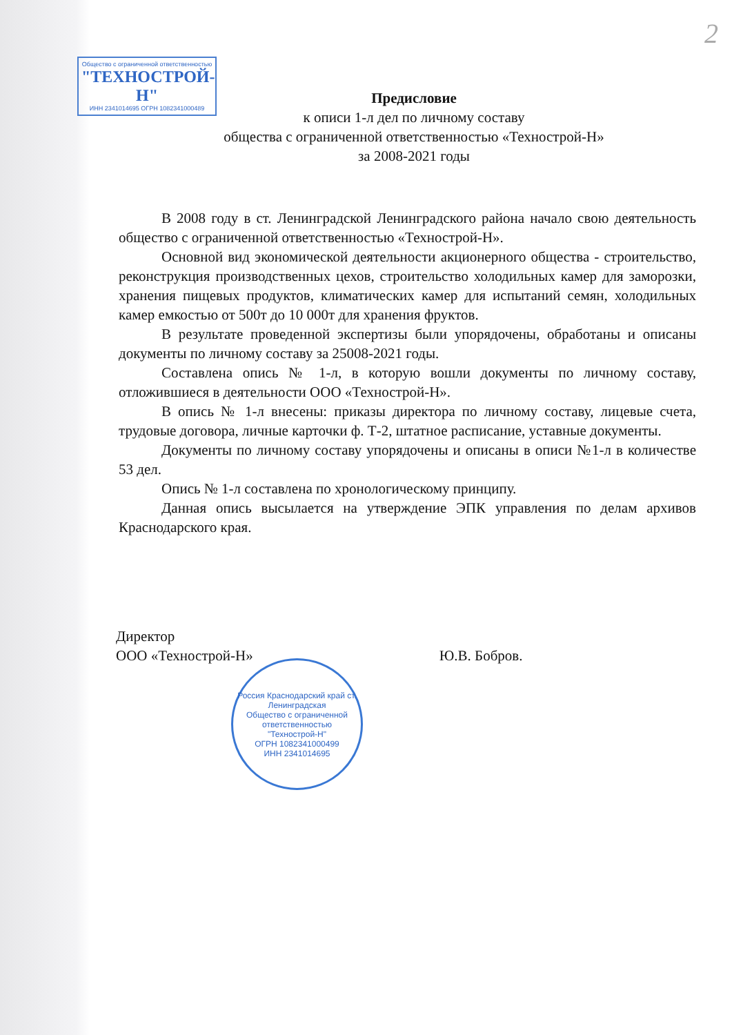2
Общество с ограниченной ответственностью
"ТЕХНОСТРОЙ-Н"
ИНН 2341014695 ОГРН 1082341000489
Предисловие
к описи 1-л дел по личному составу
общества с ограниченной ответственностью «Технострой-Н»
за 2008-2021 годы
В 2008 году в ст. Ленинградской Ленинградского района начало свою деятельность общество с ограниченной ответственностью «Технострой-Н».
Основной вид экономической деятельности акционерного общества - строительство, реконструкция производственных цехов, строительство холодильных камер для заморозки, хранения пищевых продуктов, климатических камер для испытаний семян, холодильных камер емкостью от 500т до 10 000т для хранения фруктов.
В результате проведенной экспертизы были упорядочены, обработаны и описаны документы по личному составу за 25008-2021 годы.
Составлена опись № 1-л, в которую вошли документы по личному составу, отложившиеся в деятельности ООО «Технострой-Н».
В опись № 1-л внесены: приказы директора по личному составу, лицевые счета, трудовые договора, личные карточки ф. Т-2, штатное расписание, уставные документы.
Документы по личному составу упорядочены и описаны в описи №1-л в количестве 53 дел.
Опись № 1-л составлена по хронологическому принципу.
Данная опись высылается на утверждение ЭПК управления по делам архивов Краснодарского края.
Директор
ООО «Технострой-Н»
Ю.В. Бобров.
Россия Краснодарский край ст. Ленинградская
Общество с ограниченной ответственностью
"Технострой-Н"
ОГРН 1082341000499
ИНН 2341014695